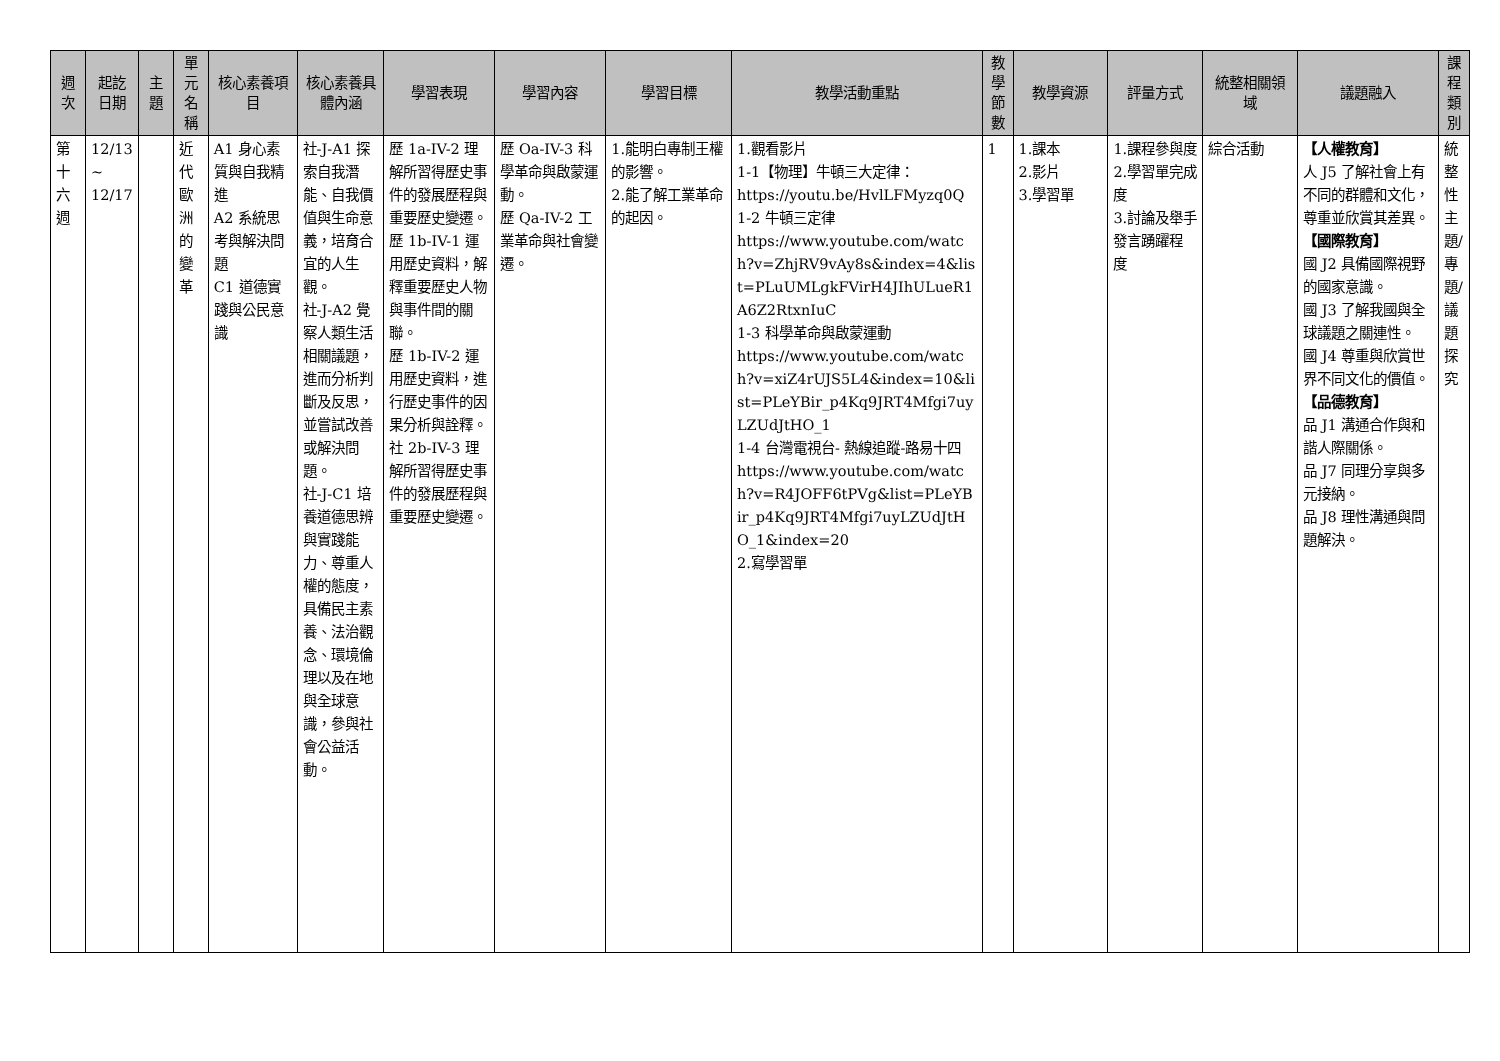| 週次 | 起訖日期 | 主題 | 單元名稱 | 核心素養項目 | 核心素養具體內涵 | 學習表現 | 學習內容 | 學習目標 | 教學活動重點 | 教學節數 | 教學資源 | 評量方式 | 統整相關領域 | 議題融入 | 課程類別 |
| --- | --- | --- | --- | --- | --- | --- | --- | --- | --- | --- | --- | --- | --- | --- | --- |
| 第十六週 | 12/13 ~ 12/17 | | 近代歐洲的變革 | A1 身心素質與自我精進 A2 系統思考與解決問題 C1 道德實踐與公民意識 | 社-J-A1 探索自我潛能、自我價值與生命意義，培育合宜的人生觀。 社-J-A2 覺察人類生活相關議題，進而分析判斷及反思，並嘗試改善或解決問題。 社-J-C1 培養道德思辨與實踐能力、尊重人權的態度，具備民主素養、法治觀念、環境倫理以及在地與全球意識，參與社會公益活動。 | 歷 1a-IV-2 理解所習得歷史事件的發展歷程與重要歷史變遷。 歷 1b-IV-1 運用歷史資料，解釋重要歷史人物與事件間的關聯。 歷 1b-IV-2 運用歷史資料，進行歷史事件的因果分析與詮釋。 社 2b-IV-3 理解所習得歷史事件的發展歷程與重要歷史變遷。 | 歷 Oa-IV-3 科學革命與啟蒙運動。 歷 Qa-IV-2 工業革命與社會變遷。 | 1.能明白專制王權的影響。 2.能了解工業革命的起因。 | 1.觀看影片 1-1【物理】牛頓三大定律： https://youtu.be/HvlLFMyzq0Q 1-2 牛頓三定律 https://www.youtube.com/watch?v=ZhjRV9vAy8s&index=4&list=PLuUMLgkFVirH4JIhULueR1A6Z2RtxnIuC 1-3 科學革命與啟蒙運動 https://www.youtube.com/watch?v=xiZ4rUJS5L4&index=10&list=PLeYBir_p4Kq9JRT4Mfgi7uyLZUdJtHO_1 1-4 台灣電視台- 熱線追蹤-路易十四 https://www.youtube.com/watch?v=R4JOFF6tPVg&list=PLeYBir_p4Kq9JRT4Mfgi7uyLZUdJtHO_1&index=20 2.寫學習單 | 1 | 1.課本 2.影片 3.學習單 | 1.課程參與度 2.學習單完成度 3.討論及舉手發言踴躍程度 | 綜合活動 | 【人權教育】 人 J5 了解社會上有不同的群體和文化，尊重並欣賞其差異。 【國際教育】 國 J2 具備國際視野的國家意識。 國 J3 了解我國與全球議題之關連性。 國 J4 尊重與欣賞世界不同文化的價值。 【品德教育】 品 J1 溝通合作與和諧人際關係。 品 J7 同理分享與多元接納。 品 J8 理性溝通與問題解決。 | 統整性主題/專題/議題探究 |